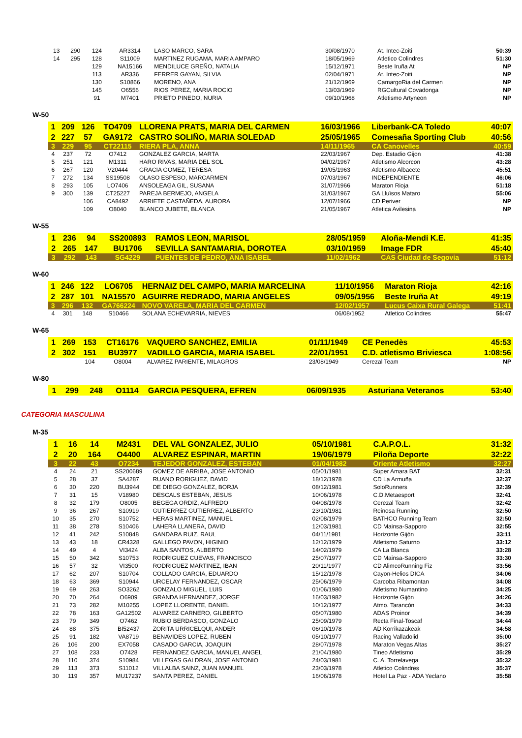| 13 | 290 | 124 | AR3314 | LASO MARCO, SARA | 30/08/1970 | At. Intec-Zoiti | 50:39 |
| 14 | 295 | 128 | S11009 | MARTINEZ RUGAMA, MARIA AMPARO | 18/05/1969 | Atletico Colindres | 51:30 |
| | | 129 | NA15166 | MENDILUCE GREÑO, NATALIA | 15/12/1971 | Beste Iruña At | NP |
| | | 113 | AR336 | FERRER GAYAN, SILVIA | 02/04/1971 | At. Intec-Zoiti | NP |
| | | 130 | S10866 | MORENO, ANA | 21/12/1969 | CamargoRia del Carmen | NP |
| | | 145 | O6556 | RIOS PEREZ, MARIA ROCIO | 13/03/1969 | RGCultural Covadonga | NP |
| | | 91 | M7401 | PRIETO PINEDO, NURIA | 09/10/1968 | Atletismo Artyneon | NP |
W-50
| 1 | 209 | 126 | TO4709 | LLORENA PRATS, MARIA DEL CARMEN | 16/03/1966 | Liberbank-CA Toledo | 40:07 |
| 2 | 227 | 57 | GA9172 | CASTRO SOLIÑO, MARIA SOLEDAD | 25/05/1965 | Comesaña Sporting Club | 40:56 |
| 3 | 229 | 95 | CT22115 | RIERA PLA, ANNA | 14/11/1965 | CA Canovelles | 40:59 |
| 4 | 237 | 72 | O7412 | GONZALEZ GARCIA, MARTA | 22/03/1967 | Dep. Estadio Gijon | 41:38 |
| 5 | 251 | 121 | M1311 | HARO RIVAS, MARIA DEL SOL | 04/02/1967 | Atletismo Alcorcon | 43:28 |
| 6 | 267 | 120 | V20444 | GRACIA GOMEZ, TERESA | 19/05/1963 | Atletismo Albacete | 45:51 |
| 7 | 272 | 134 | SS19508 | OLASO ESPESO, MARCARMEN | 07/03/1967 | INDEPENDIENTE | 46:06 |
| 8 | 293 | 105 | LO7406 | ANSOLEAGA GIL, SUSANA | 31/07/1966 | Maraton Rioja | 51:18 |
| 9 | 300 | 139 | CT25227 | PAREJA BERMEJO, ANGELA | 31/03/1967 | GA Lluïsos Mataro | 55:06 |
| | | 106 | CA8492 | ARRIETE CASTAÑEDA, AURORA | 12/07/1966 | CD Periver | NP |
| | | 109 | O8040 | BLANCO JUBETE, BLANCA | 21/05/1967 | Atletica Avilesina | NP |
W-55
| 1 | 236 | 94 | SS200893 | RAMOS LEON, MARISOL | 28/05/1959 | Aloña-Mendi K.E. | 41:35 |
| 2 | 265 | 147 | BU1706 | SEVILLA SANTAMARIA, DOROTEA | 03/10/1959 | Image FDR | 45:40 |
| 3 | 292 | 143 | SG4229 | PUENTES DE PEDRO, ANA ISABEL | 11/02/1962 | CAS Ciudad de Segovia | 51:12 |
W-60
| 1 | 246 | 122 | LO6705 | HERNAIZ DEL CAMPO, MARIA MARCELINA | 11/10/1956 | Maraton Rioja | 42:16 |
| 2 | 287 | 101 | NA15570 | AGUIRRE REDRADO, MARIA ANGELES | 09/05/1956 | Beste Iruña At | 49:19 |
| 3 | 296 | 132 | GA766224 | NOVO VARELA, MARIA DEL CARMEN | 12/02/1957 | Lucus Caixa Rural Galega | 51:41 |
| 4 | 301 | 148 | S10466 | SOLANA ECHEVARRIA, NIEVES | 06/08/1952 | Atletico Colindres | 55:47 |
W-65
| 1 | 269 | 153 | CT16176 | VAQUERO SANCHEZ, EMILIA | 01/11/1949 | CE Penedès | 45:53 |
| 2 | 302 | 151 | BU3977 | VADILLO GARCIA, MARIA ISABEL | 22/01/1951 | C.D. atletismo Briviesca | 1:08:56 |
| | | 104 | O8004 | ALVAREZ PARIENTE, MILAGROS | 23/08/1949 | Cerezal Team | NP |
W-80
| 1 | 299 | 248 | O1114 | GARCIA PESQUERA, EFREN | 06/09/1935 | Asturiana Veteranos | 53:40 |
CATEGORIA MASCULINA
M-35
| 1 | 16 | 14 | M2431 | DEL VAL GONZALEZ, JULIO | 05/10/1981 | C.A.P.O.L. | 31:32 |
| 2 | 20 | 164 | O4400 | ALVAREZ ESPINAR, MARTIN | 19/06/1979 | Piloña Deporte | 32:22 |
| 3 | 22 | 43 | O7234 | TEJEDOR GONZALEZ, ESTEBAN | 01/04/1982 | Oriente Atletismo | 32:27 |
| 4 | 24 | 21 | SS200689 | GOMEZ DE ARRIBA, JOSE ANTONIO | 05/01/1981 | Super Amara BAT | 32:31 |
| 5 | 28 | 37 | SA4287 | RUANO RORIGUEZ, DAVID | 18/12/1978 | CD La Armuña | 32:37 |
| 6 | 30 | 220 | BU3944 | DE DIEGO GONZALEZ, BORJA | 08/12/1981 | SoloRunners | 32:39 |
| 7 | 31 | 15 | V18980 | DESCALS ESTEBAN, JESUS | 10/06/1978 | C.D.Metaesport | 32:41 |
| 8 | 32 | 179 | O8005 | BEGEGA ORDIZ, ALFREDO | 04/08/1978 | Cerezal Team | 32:42 |
| 9 | 36 | 267 | S10919 | GUTIERREZ GUTIERREZ, ALBERTO | 23/10/1981 | Reinosa Running | 32:50 |
| 10 | 35 | 270 | S10752 | HERAS MARTINEZ, MANUEL | 02/08/1979 | BATHCO Running Team | 32:50 |
| 11 | 38 | 278 | S10406 | LAHERA LLANERA, DAVID | 12/03/1981 | CD Mainsa-Sapporo | 32:55 |
| 12 | 41 | 242 | S10848 | GANDARA RUIZ, RAUL | 04/11/1981 | Horizonte Gijón | 33:11 |
| 13 | 43 | 18 | CR4328 | GALLEGO PAVON, HIGINIO | 12/12/1979 | Atletismo Saturno | 33:12 |
| 14 | 49 | 4 | VI3424 | ALBA SANTOS, ALBERTO | 14/02/1979 | CA La Blanca | 33:28 |
| 15 | 50 | 342 | S10753 | RODRIGUEZ CUEVAS, FRANCISCO | 25/07/1977 | CD Mainsa-Sapporo | 33:30 |
| 16 | 57 | 32 | VI3500 | RODRIGUEZ MARTINEZ, IBAN | 20/11/1977 | CD AlimcoRunning Fiz | 33:56 |
| 17 | 62 | 207 | S10704 | COLLADO GARCIA, EDUARDO | 15/12/1978 | Cayon-Helios DICA | 34:06 |
| 18 | 63 | 369 | S10944 | URCELAY FERNANDEZ, OSCAR | 25/06/1979 | Carcoba Ribamontan | 34:08 |
| 19 | 69 | 263 | SO3262 | GONZALO MIGUEL, LUIS | 01/06/1980 | Atletismo Numantino | 34:25 |
| 20 | 70 | 264 | O6909 | GRANDA HERNANDEZ, JORGE | 16/03/1982 | Horizonte Gijón | 34:26 |
| 21 | 73 | 282 | M10255 | LOPEZ LLORENTE, DANIEL | 10/12/1977 | Atmo. Tarancón | 34:33 |
| 22 | 78 | 163 | GA12502 | ALVAREZ CARNERO, GILBERTO | 05/07/1980 | ADAS Proinor | 34:39 |
| 23 | 79 | 349 | O7462 | RUBIO BERDASCO, GONZALO | 25/09/1979 | Recta Final-Toscaf | 34:44 |
| 24 | 88 | 375 | BI52437 | ZORITA URRICELQUI, ANDER | 06/10/1978 | AD Korrikazakeak | 34:58 |
| 25 | 91 | 182 | VA8719 | BENAVIDES LOPEZ, RUBEN | 05/10/1977 | Racing Valladolid | 35:00 |
| 26 | 106 | 200 | EX7058 | CASADO GARCIA, JOAQUIN | 28/07/1978 | Maraton Vegas Altas | 35:27 |
| 27 | 108 | 233 | O7428 | FERNANDEZ GARCIA, MANUEL ANGEL | 21/04/1980 | Tineo Atletismo | 35:29 |
| 28 | 110 | 374 | S10984 | VILLEGAS GALDRAN, JOSE ANTONIO | 24/03/1981 | C. A. Torrelavega | 35:32 |
| 29 | 113 | 373 | S11012 | VILLALBA SAINZ, JUAN MANUEL | 23/03/1978 | Atletico Colindres | 35:37 |
| 30 | 119 | 357 | MU17237 | SANTA PEREZ, DANIEL | 16/06/1978 | Hotel La Paz - ADA Yeclano | 35:58 |